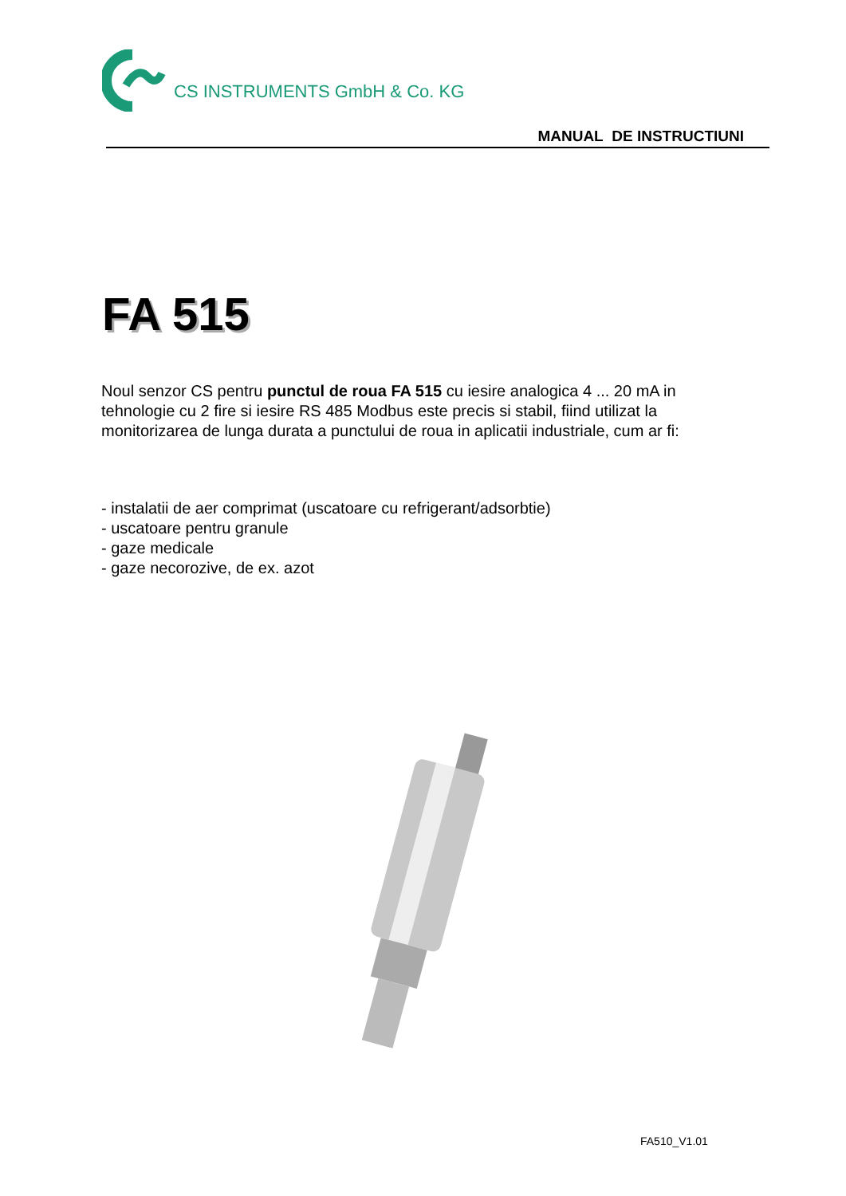CS INSTRUMENTS GmbH & Co. KG
MANUAL DE INSTRUCTIUNI
FA 515
Noul senzor CS pentru punctul de roua FA 515 cu iesire analogica 4 ... 20 mA in tehnologie cu 2 fire si iesire RS 485 Modbus este precis si stabil, fiind utilizat la monitorizarea de lunga durata a punctului de roua in aplicatii industriale, cum ar fi:
- instalatii de aer comprimat (uscatoare cu refrigerant/adsorbtie)
- uscatoare pentru granule
- gaze medicale
- gaze necorozive, de ex. azot
FA510_V1.01